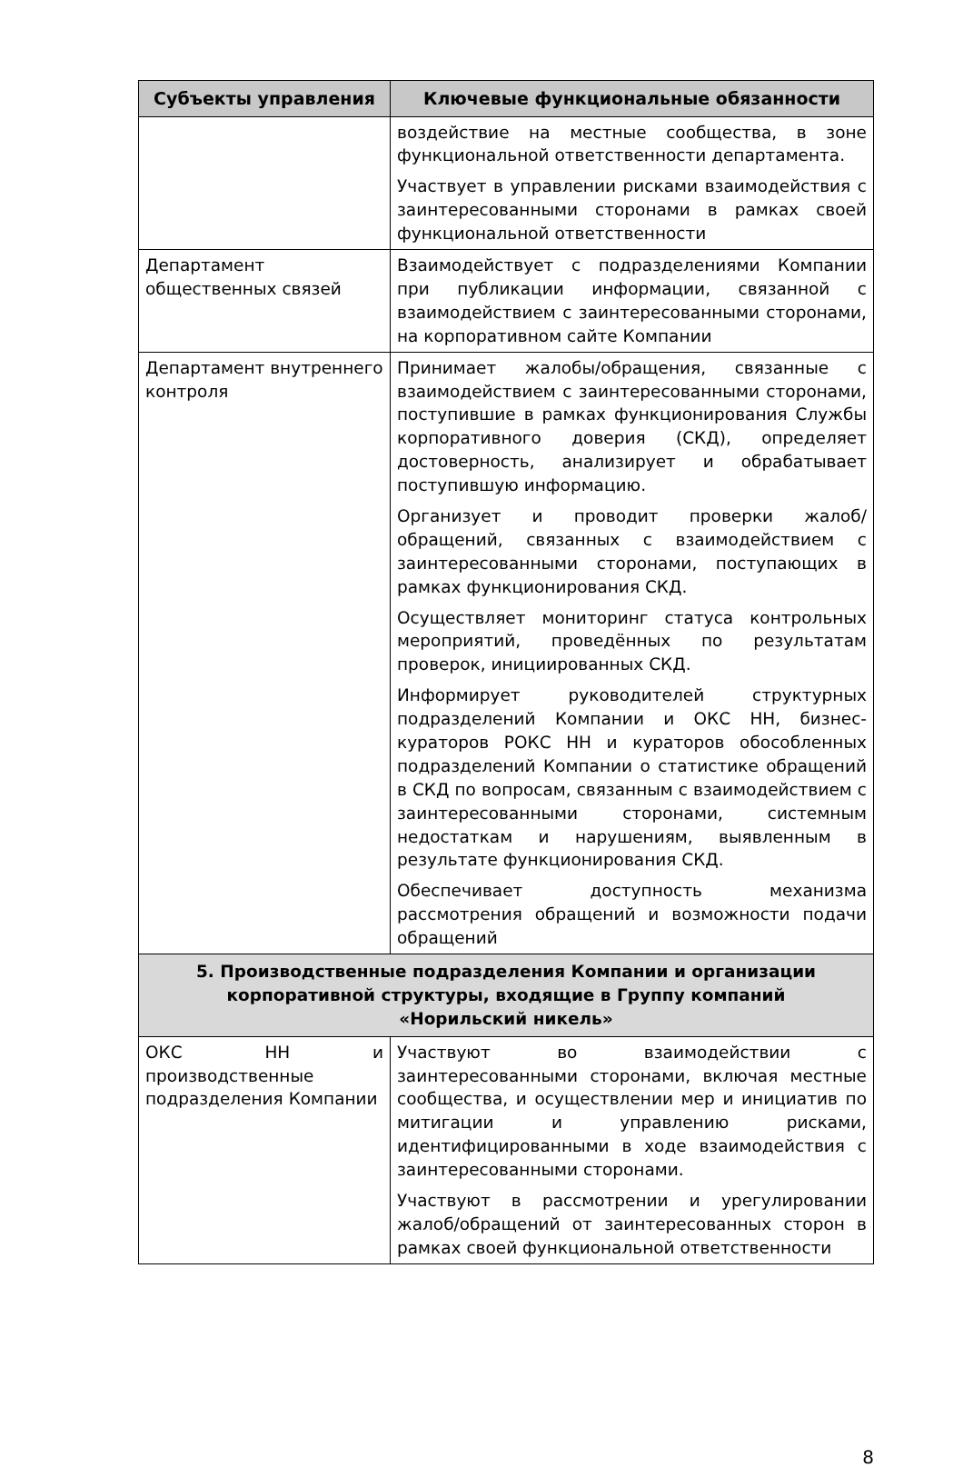| Субъекты управления | Ключевые функциональные обязанности |
| --- | --- |
| | воздействие на местные сообщества, в зоне функциональной ответственности департамента. Участвует в управлении рисками взаимодействия с заинтересованными сторонами в рамках своей функциональной ответственности |
| Департамент общественных связей | Взаимодействует с подразделениями Компании при публикации информации, связанной с взаимодействием с заинтересованными сторонами, на корпоративном сайте Компании |
| Департамент внутреннего контроля | Принимает жалобы/обращения, связанные с взаимодействием с заинтересованными сторонами, поступившие в рамках функционирования Службы корпоративного доверия (СКД), определяет достоверность, анализирует и обрабатывает поступившую информацию. Организует и проводит проверки жалоб/обращений, связанных с взаимодействием с заинтересованными сторонами, поступающих в рамках функционирования СКД. Осуществляет мониторинг статуса контрольных мероприятий, проведённых по результатам проверок, инициированных СКД. Информирует руководителей структурных подразделений Компании и ОКС НН, бизнес-кураторов РОКС НН и кураторов обособленных подразделений Компании о статистике обращений в СКД по вопросам, связанным с взаимодействием с заинтересованными сторонами, системным недостаткам и нарушениям, выявленным в результате функционирования СКД. Обеспечивает доступность механизма рассмотрения обращений и возможности подачи обращений |
| 5. Производственные подразделения Компании и организации корпоративной структуры, входящие в Группу компаний «Норильский никель» | |
| ОКС НН и производственные подразделения Компании | Участвуют во взаимодействии с заинтересованными сторонами, включая местные сообщества, и осуществлении мер и инициатив по митигации и управлению рисками, идентифицированными в ходе взаимодействия с заинтересованными сторонами. Участвуют в рассмотрении и урегулировании жалоб/обращений от заинтересованных сторон в рамках своей функциональной ответственности |
8